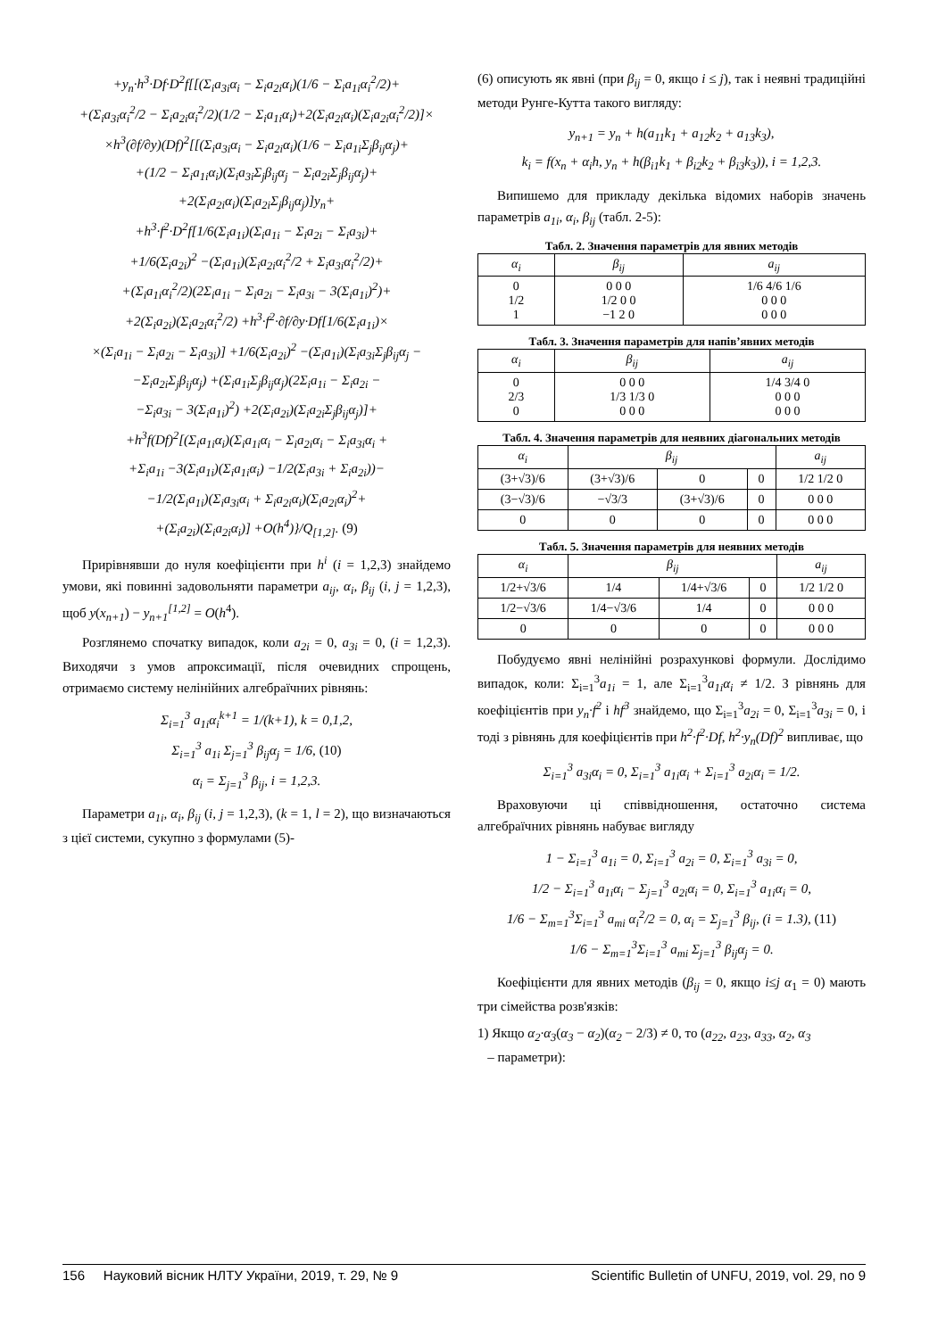+y<sub>n</sub>·h<sup>3</sup>·Df·D<sup>2</sup>f[[(Σ<sub>i</sub>a<sub>3i</sub>α<sub>i</sub> − Σ<sub>i</sub>a<sub>2i</sub>α<sub>i</sub>)(1/6 − Σ<sub>i</sub>a<sub>1i</sub>α<sub>i</sub><sup>2</sup>/2)+
+(Σ<sub>i</sub>a<sub>3i</sub>α<sub>i</sub><sup>2</sup>/2 − Σ<sub>i</sub>a<sub>2i</sub>α<sub>i</sub><sup>2</sup>/2)(1/2 − Σ<sub>i</sub>a<sub>1i</sub>α<sub>i</sub>)+2(Σ<sub>i</sub>a<sub>2i</sub>α<sub>i</sub>)(Σ<sub>i</sub>a<sub>2i</sub>α<sub>i</sub><sup>2</sup>/2)]×
×h<sup>3</sup>(∂f/∂y)(Df)<sup>2</sup>[[(Σ<sub>i</sub>a<sub>3i</sub>α<sub>i</sub> − Σ<sub>i</sub>a<sub>2i</sub>α<sub>i</sub>)(1/6 − Σ<sub>i</sub>a<sub>1i</sub>Σ<sub>j</sub>β<sub>ij</sub>α<sub>j</sub>)+
+(1/2 − Σ<sub>i</sub>a<sub>1i</sub>α<sub>i</sub>)(Σ<sub>i</sub>a<sub>3i</sub>Σ<sub>j</sub>β<sub>ij</sub>α<sub>j</sub> − Σ<sub>i</sub>a<sub>2i</sub>Σ<sub>j</sub>β<sub>ij</sub>α<sub>j</sub>)+
+2(Σ<sub>i</sub>a<sub>2i</sub>α<sub>i</sub>)(Σ<sub>i</sub>a<sub>2i</sub>Σ<sub>j</sub>β<sub>ij</sub>α<sub>j</sub>)]y<sub>n</sub>+
+h<sup>3</sup>·f<sup>2</sup>·D<sup>2</sup>f[1/6(Σ<sub>i</sub>a<sub>1i</sub>)(Σ<sub>i</sub>a<sub>1i</sub> − Σ<sub>i</sub>a<sub>2i</sub> − Σ<sub>i</sub>a<sub>3i</sub>)+
+1/6(Σ<sub>i</sub>a<sub>2i</sub>)<sup>2</sup> −(Σ<sub>i</sub>a<sub>1i</sub>)(Σ<sub>i</sub>a<sub>2i</sub>α<sub>i</sub><sup>2</sup>/2 + Σ<sub>i</sub>a<sub>3i</sub>α<sub>i</sub><sup>2</sup>/2)+
+(Σ<sub>i</sub>a<sub>1i</sub>α<sub>i</sub><sup>2</sup>/2)(2Σ<sub>i</sub>a<sub>1i</sub> − Σ<sub>i</sub>a<sub>2i</sub> − Σ<sub>i</sub>a<sub>3i</sub> − 3(Σ<sub>i</sub>a<sub>1i</sub>)<sup>2</sup>)+
+2(Σ<sub>i</sub>a<sub>2i</sub>)(Σ<sub>i</sub>a<sub>2i</sub>α<sub>i</sub><sup>2</sup>/2) +h<sup>3</sup>·f<sup>2</sup>·∂f/∂y·Df[1/6(Σ<sub>i</sub>a<sub>1i</sub>)×
×(Σ<sub>i</sub>a<sub>1i</sub> − Σ<sub>i</sub>a<sub>2i</sub> − Σ<sub>i</sub>a<sub>3i</sub>)] +1/6(Σ<sub>i</sub>a<sub>2i</sub>)<sup>2</sup> −(Σ<sub>i</sub>a<sub>1i</sub>)(Σ<sub>i</sub>a<sub>3i</sub>Σ<sub>j</sub>β<sub>ij</sub>α<sub>j</sub> −
−Σ<sub>i</sub>a<sub>2i</sub>Σ<sub>j</sub>β<sub>ij</sub>α<sub>j</sub>) +(Σ<sub>i</sub>a<sub>1i</sub>Σ<sub>j</sub>β<sub>ij</sub>α<sub>j</sub>)(2Σ<sub>i</sub>a<sub>1i</sub> − Σ<sub>i</sub>a<sub>2i</sub> −
−Σ<sub>i</sub>a<sub>3i</sub> − 3(Σ<sub>i</sub>a<sub>1i</sub>)<sup>2</sup>) +2(Σ<sub>i</sub>a<sub>2i</sub>)(Σ<sub>i</sub>a<sub>2i</sub>Σ<sub>j</sub>β<sub>ij</sub>α<sub>j</sub>)]+
+h<sup>3</sup>f(Df)<sup>2</sup>[(Σ<sub>i</sub>a<sub>1i</sub>α<sub>i</sub>)(Σ<sub>i</sub>a<sub>1i</sub>α<sub>i</sub> − Σ<sub>i</sub>a<sub>2i</sub>α<sub>i</sub> − Σ<sub>i</sub>a<sub>3i</sub>α<sub>i</sub> +
+Σ<sub>i</sub>a<sub>1i</sub> −3(Σ<sub>i</sub>a<sub>1i</sub>)(Σ<sub>i</sub>a<sub>1i</sub>α<sub>i</sub>) −1/2(Σ<sub>i</sub>a<sub>3i</sub> + Σ<sub>i</sub>a<sub>2i</sub>))−
−1/2(Σ<sub>i</sub>a<sub>1i</sub>)(Σ<sub>i</sub>a<sub>3i</sub>α<sub>i</sub> + Σ<sub>i</sub>a<sub>2i</sub>α<sub>i</sub>)(Σ<sub>i</sub>a<sub>2i</sub>α<sub>i</sub>)<sup>2</sup>+
+(Σ<sub>i</sub>a<sub>2i</sub>)(Σ<sub>i</sub>a<sub>2i</sub>α<sub>i</sub>)] +O(h<sup>4</sup>)}/Q<sub>[1,2]</sub>. (9)
Прирівнявши до нуля коефіцієнти при h<sup>i</sup> (i = 1,2,3) знайдемо умови, які повинні задовольняти параметри a<sub>ij</sub>, α<sub>i</sub>, β<sub>ij</sub> (i, j = 1,2,3), щоб y(x<sub>n+1</sub>) − y<sub>n+1</sub><sup>[1,2]</sup> = O(h<sup>4</sup>).
Розглянемо спочатку випадок, коли a<sub>2i</sub> = 0, a<sub>3i</sub> = 0, (i = 1,2,3). Виходячи з умов апроксимації, після очевидних спрощень, отримаємо систему нелінійних алгебраїчних рівнянь:
Σ<sub>i=1</sub><sup>3</sup> a<sub>1i</sub>α<sub>i</sub><sup>k+1</sup> = 1/(k+1), k = 0,1,2,
Σ<sub>i=1</sub><sup>3</sup> a<sub>1i</sub> Σ<sub>j=1</sub><sup>3</sup> β<sub>ij</sub>α<sub>j</sub> = 1/6, (10)
α<sub>i</sub> = Σ<sub>j=1</sub><sup>3</sup> β<sub>ij</sub>, i = 1,2,3.
Параметри a<sub>1i</sub>, α<sub>i</sub>, β<sub>ij</sub> (i, j = 1,2,3), (k = 1, l = 2), що визначаються з цієї системи, сукупно з формулами (5)-
(6) описують як явні (при β<sub>ij</sub> = 0, якщо i ≤ j), так і неявні традиційні методи Рунге-Кутта такого вигляду:
y<sub>n+1</sub> = y<sub>n</sub> + h(a<sub>11</sub>k<sub>1</sub> + a<sub>12</sub>k<sub>2</sub> + a<sub>13</sub>k<sub>3</sub>),
k<sub>i</sub> = f(x<sub>n</sub> + α<sub>i</sub>h, y<sub>n</sub> + h(β<sub>i1</sub>k<sub>1</sub> + β<sub>i2</sub>k<sub>2</sub> + β<sub>i3</sub>k<sub>3</sub>)), i = 1,2,3.
Випишемо для прикладу декілька відомих наборів значень параметрів a<sub>1i</sub>, α<sub>i</sub>, β<sub>ij</sub> (табл. 2-5):
Табл. 2. Значення параметрів для явних методів
| α<sub>i</sub> | β<sub>ij</sub> | a<sub>ij</sub> |
| --- | --- | --- |
| 0 1/2 1 | 0 0 0 1/2 0 0 −1 2 0 | 1/6 4/6 1/6 0 0 0 0 0 0 |
Табл. 3. Значення параметрів для напів’явних методів
| α<sub>i</sub> | β<sub>ij</sub> | a<sub>ij</sub> |
| --- | --- | --- |
| 0 2/3 0 | 0 0 0 1/3 1/3 0 0 0 0 | 1/4 3/4 0 0 0 0 0 0 0 |
Табл. 4. Значення параметрів для неявних діагональних методів
| α<sub>i</sub> | β<sub>ij</sub> | | | a<sub>ij</sub> |
| --- | --- | --- | --- | --- |
| (3+√3)/6 | (3+√3)/6 | 0 | 0 | 1/2 1/2 0 |
| (3−√3)/6 | −√3/3 | (3+√3)/6 | 0 | 0 0 0 |
| 0 | 0 | 0 | 0 | 0 0 0 |
Табл. 5. Значення параметрів для неявних методів
| α<sub>i</sub> | β<sub>ij</sub> | | | a<sub>ij</sub> |
| --- | --- | --- | --- | --- |
| 1/2+√3/6 | 1/4 | 1/4+√3/6 | 0 | 1/2 1/2 0 |
| 1/2−√3/6 | 1/4−√3/6 | 1/4 | 0 | 0 0 0 |
| 0 | 0 | 0 | 0 | 0 0 0 |
Побудуємо явні нелінійні розрахункові формули. Дослідимо випадок, коли: Σ<sub>i=1</sub><sup>3</sup>a<sub>1i</sub> = 1, але Σ<sub>i=1</sub><sup>3</sup>a<sub>1i</sub>α<sub>i</sub> ≠ 1/2. З рівнянь для коефіцієнтів при y<sub>n</sub>·f<sup>2</sup> і hf<sup>3</sup> знайдемо, що Σ<sub>i=1</sub><sup>3</sup>a<sub>2i</sub> = 0, Σ<sub>i=1</sub><sup>3</sup>a<sub>3i</sub> = 0, і тоді з рівнянь для коефіцієнтів при h<sup>2</sup>·f<sup>2</sup>·Df, h<sup>2</sup>·y<sub>n</sub>(Df)<sup>2</sup> випливає, що
Σ<sub>i=1</sub><sup>3</sup> a<sub>3i</sub>α<sub>i</sub> = 0, Σ<sub>i=1</sub><sup>3</sup> a<sub>1i</sub>α<sub>i</sub> + Σ<sub>i=1</sub><sup>3</sup> a<sub>2i</sub>α<sub>i</sub> = 1/2.
Враховуючи ці співвідношення, остаточно система алгебраїчних рівнянь набуває вигляду
1 − Σ<sub>i=1</sub><sup>3</sup> a<sub>1i</sub> = 0, Σ<sub>i=1</sub><sup>3</sup> a<sub>2i</sub> = 0, Σ<sub>i=1</sub><sup>3</sup> a<sub>3i</sub> = 0,
1/2 − Σ<sub>i=1</sub><sup>3</sup> a<sub>1i</sub>α<sub>i</sub> − Σ<sub>j=1</sub><sup>3</sup> a<sub>2i</sub>α<sub>i</sub> = 0, Σ<sub>i=1</sub><sup>3</sup> a<sub>1i</sub>α<sub>i</sub> = 0,
1/6 − Σ<sub>m=1</sub><sup>3</sup>Σ<sub>i=1</sub><sup>3</sup> a<sub>mi</sub> α<sub>i</sub><sup>2</sup>/2 = 0, α<sub>i</sub> = Σ<sub>j=1</sub><sup>3</sup> β<sub>ij</sub>, (i = 1.3), (11)
1/6 − Σ<sub>m=1</sub><sup>3</sup>Σ<sub>i=1</sub><sup>3</sup> a<sub>mi</sub> Σ<sub>j=1</sub><sup>3</sup> β<sub>ij</sub>α<sub>j</sub> = 0.
Коефіцієнти для явних методів (β<sub>ij</sub> = 0, якщо i≤j α<sub>1</sub> = 0) мають три сімейства розв'язків:
1) Якщо α<sub>2</sub>·α<sub>3</sub>(α<sub>3</sub> − α<sub>2</sub>)(α<sub>2</sub> − 2/3) ≠ 0, то (a<sub>22</sub>, a<sub>23</sub>, a<sub>33</sub>, α<sub>2</sub>, α<sub>3</sub>
– параметри):
156 Науковий вісник НЛТУ України, 2019, т. 29, № 9 Scientific Bulletin of UNFU, 2019, vol. 29, no 9